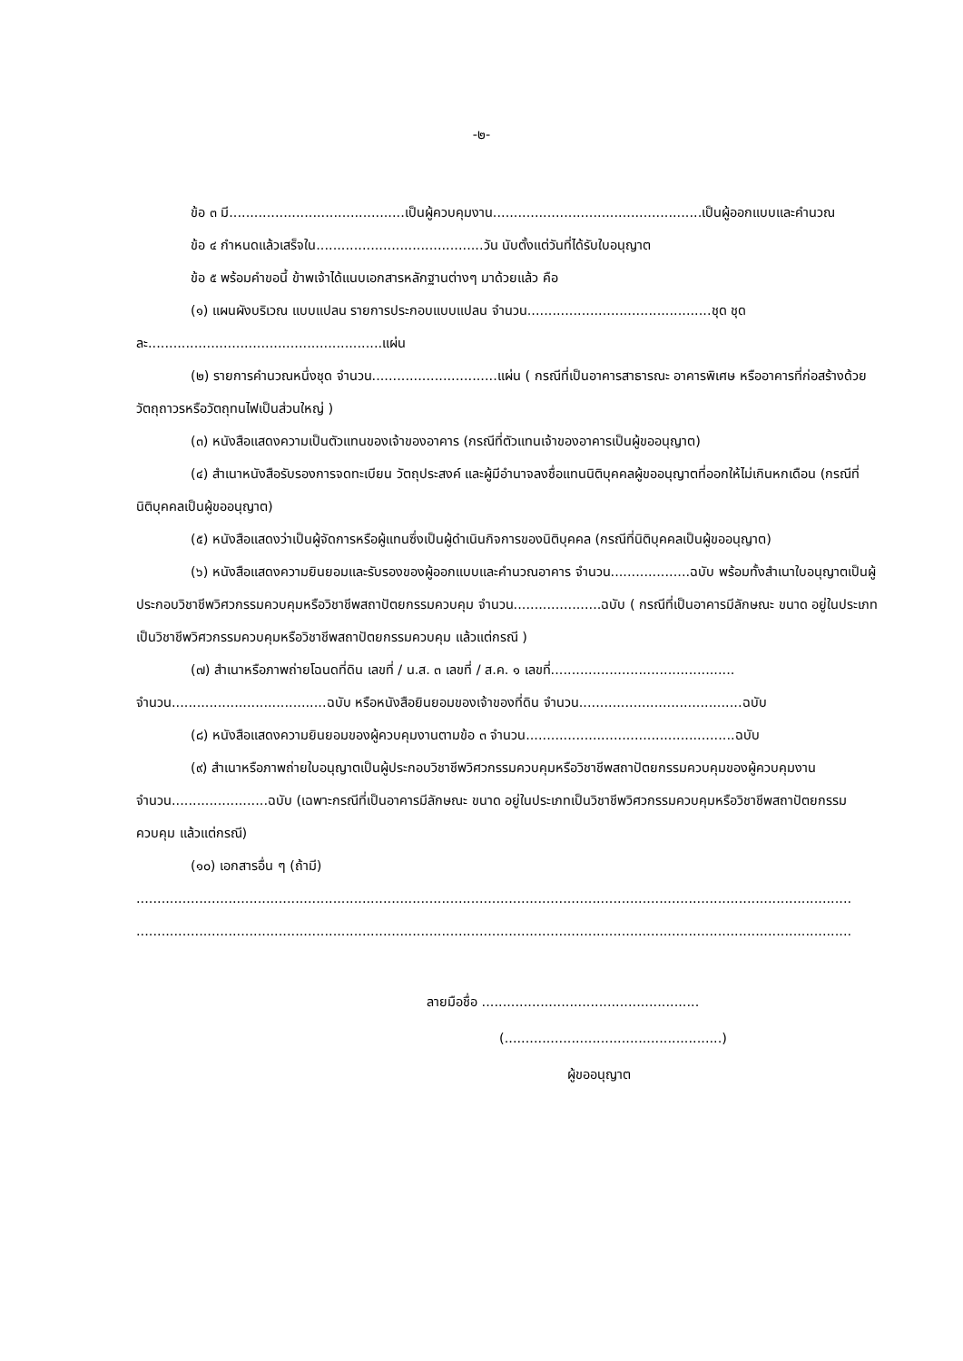-๒-
ข้อ ๓ มี..........................................เป็นผู้ควบคุมงาน..................................................เป็นผู้ออกแบบและคำนวณ
ข้อ ๔ กำหนดแล้วเสร็จใน........................................วัน นับตั้งแต่วันที่ได้รับใบอนุญาต
ข้อ ๕ พร้อมคำขอนี้ ข้าพเจ้าได้แนบเอกสารหลักฐานต่างๆ มาด้วยแล้ว คือ
(๑) แผนผังบริเวณ แบบแปลน รายการประกอบแบบแปลน จำนวน............................................ชุด ชุดละ........................................................แผ่น
(๒) รายการคำนวณหนึ่งชุด จำนวน..............................แผ่น ( กรณีที่เป็นอาคารสาธารณะ อาคารพิเศษ หรืออาคารที่ก่อสร้างด้วยวัตถุถาวรหรือวัตถุทนไฟเป็นส่วนใหญ่ )
(๓) หนังสือแสดงความเป็นตัวแทนของเจ้าของอาคาร (กรณีที่ตัวแทนเจ้าของอาคารเป็นผู้ขออนุญาต)
(๔) สำเนาหนังสือรับรองการจดทะเบียน วัตถุประสงค์ และผู้มีอำนาจลงชื่อแทนนิติบุคคลผู้ขออนุญาตที่ออกให้ไม่เกินหกเดือน (กรณีที่นิติบุคคลเป็นผู้ขออนุญาต)
(๕) หนังสือแสดงว่าเป็นผู้จัดการหรือผู้แทนซึ่งเป็นผู้ดำเนินกิจการของนิติบุคคล (กรณีที่นิติบุคคลเป็นผู้ขออนุญาต)
(๖) หนังสือแสดงความยินยอมและรับรองของผู้ออกแบบและคำนวณอาคาร จำนวน...................ฉบับ พร้อมทั้งสำเนาใบอนุญาตเป็นผู้ประกอบวิชาชีพวิศวกรรมควบคุมหรือวิชาชีพสถาปัตยกรรมควบคุม จำนวน.....................ฉบับ ( กรณีที่เป็นอาคารมีลักษณะ ขนาด อยู่ในประเภทเป็นวิชาชีพวิศวกรรมควบคุมหรือวิชาชีพสถาปัตยกรรมควบคุม แล้วแต่กรณี )
(๗) สำเนาหรือภาพถ่ายโฉนดที่ดิน เลขที่ / น.ส. ๓ เลขที่ / ส.ค. ๑ เลขที่............................................ จำนวน.....................................ฉบับ หรือหนังสือยินยอมของเจ้าของที่ดิน จำนวน.......................................ฉบับ
(๘) หนังสือแสดงความยินยอมของผู้ควบคุมงานตามข้อ ๓ จำนวน..................................................ฉบับ
(๙) สำเนาหรือภาพถ่ายใบอนุญาตเป็นผู้ประกอบวิชาชีพวิศวกรรมควบคุมหรือวิชาชีพสถาปัตยกรรมควบคุมของผู้ควบคุมงาน จำนวน.......................ฉบับ (เฉพาะกรณีที่เป็นอาคารมีลักษณะ ขนาด อยู่ในประเภทเป็นวิชาชีพวิศวกรรมควบคุมหรือวิชาชีพสถาปัตยกรรมควบคุม แล้วแต่กรณี)
(๑๐) เอกสารอื่น ๆ (ถ้ามี)
...........................................................................................................................................................................
...........................................................................................................................................................................
ลายมือชื่อ ....................................................
(....................................................)
ผู้ขออนุญาต